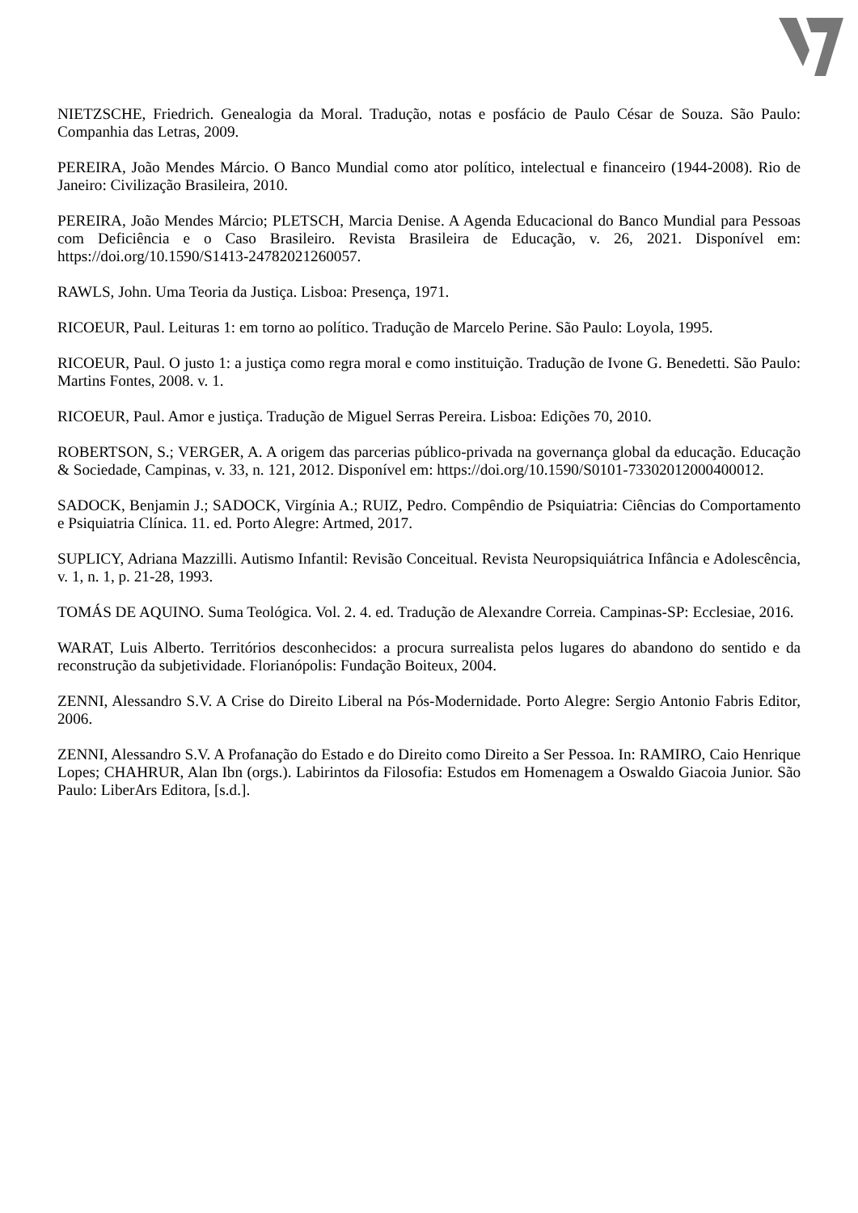NIETZSCHE, Friedrich. Genealogia da Moral. Tradução, notas e posfácio de Paulo César de Souza. São Paulo: Companhia das Letras, 2009.
PEREIRA, João Mendes Márcio. O Banco Mundial como ator político, intelectual e financeiro (1944-2008). Rio de Janeiro: Civilização Brasileira, 2010.
PEREIRA, João Mendes Márcio; PLETSCH, Marcia Denise. A Agenda Educacional do Banco Mundial para Pessoas com Deficiência e o Caso Brasileiro. Revista Brasileira de Educação, v. 26, 2021. Disponível em: https://doi.org/10.1590/S1413-24782021260057.
RAWLS, John. Uma Teoria da Justiça. Lisboa: Presença, 1971.
RICOEUR, Paul. Leituras 1: em torno ao político. Tradução de Marcelo Perine. São Paulo: Loyola, 1995.
RICOEUR, Paul. O justo 1: a justiça como regra moral e como instituição. Tradução de Ivone G. Benedetti. São Paulo: Martins Fontes, 2008. v. 1.
RICOEUR, Paul. Amor e justiça. Tradução de Miguel Serras Pereira. Lisboa: Edições 70, 2010.
ROBERTSON, S.; VERGER, A. A origem das parcerias público-privada na governança global da educação. Educação & Sociedade, Campinas, v. 33, n. 121, 2012. Disponível em: https://doi.org/10.1590/S0101-73302012000400012.
SADOCK, Benjamin J.; SADOCK, Virgínia A.; RUIZ, Pedro. Compêndio de Psiquiatria: Ciências do Comportamento e Psiquiatria Clínica. 11. ed. Porto Alegre: Artmed, 2017.
SUPLICY, Adriana Mazzilli. Autismo Infantil: Revisão Conceitual. Revista Neuropsiquiátrica Infância e Adolescência, v. 1, n. 1, p. 21-28, 1993.
TOMÁS DE AQUINO. Suma Teológica. Vol. 2. 4. ed. Tradução de Alexandre Correia. Campinas-SP: Ecclesiae, 2016.
WARAT, Luis Alberto. Territórios desconhecidos: a procura surrealista pelos lugares do abandono do sentido e da reconstrução da subjetividade. Florianópolis: Fundação Boiteux, 2004.
ZENNI, Alessandro S.V. A Crise do Direito Liberal na Pós-Modernidade. Porto Alegre: Sergio Antonio Fabris Editor, 2006.
ZENNI, Alessandro S.V. A Profanação do Estado e do Direito como Direito a Ser Pessoa. In: RAMIRO, Caio Henrique Lopes; CHAHRUR, Alan Ibn (orgs.). Labirintos da Filosofia: Estudos em Homenagem a Oswaldo Giacoia Junior. São Paulo: LiberArs Editora, [s.d.].